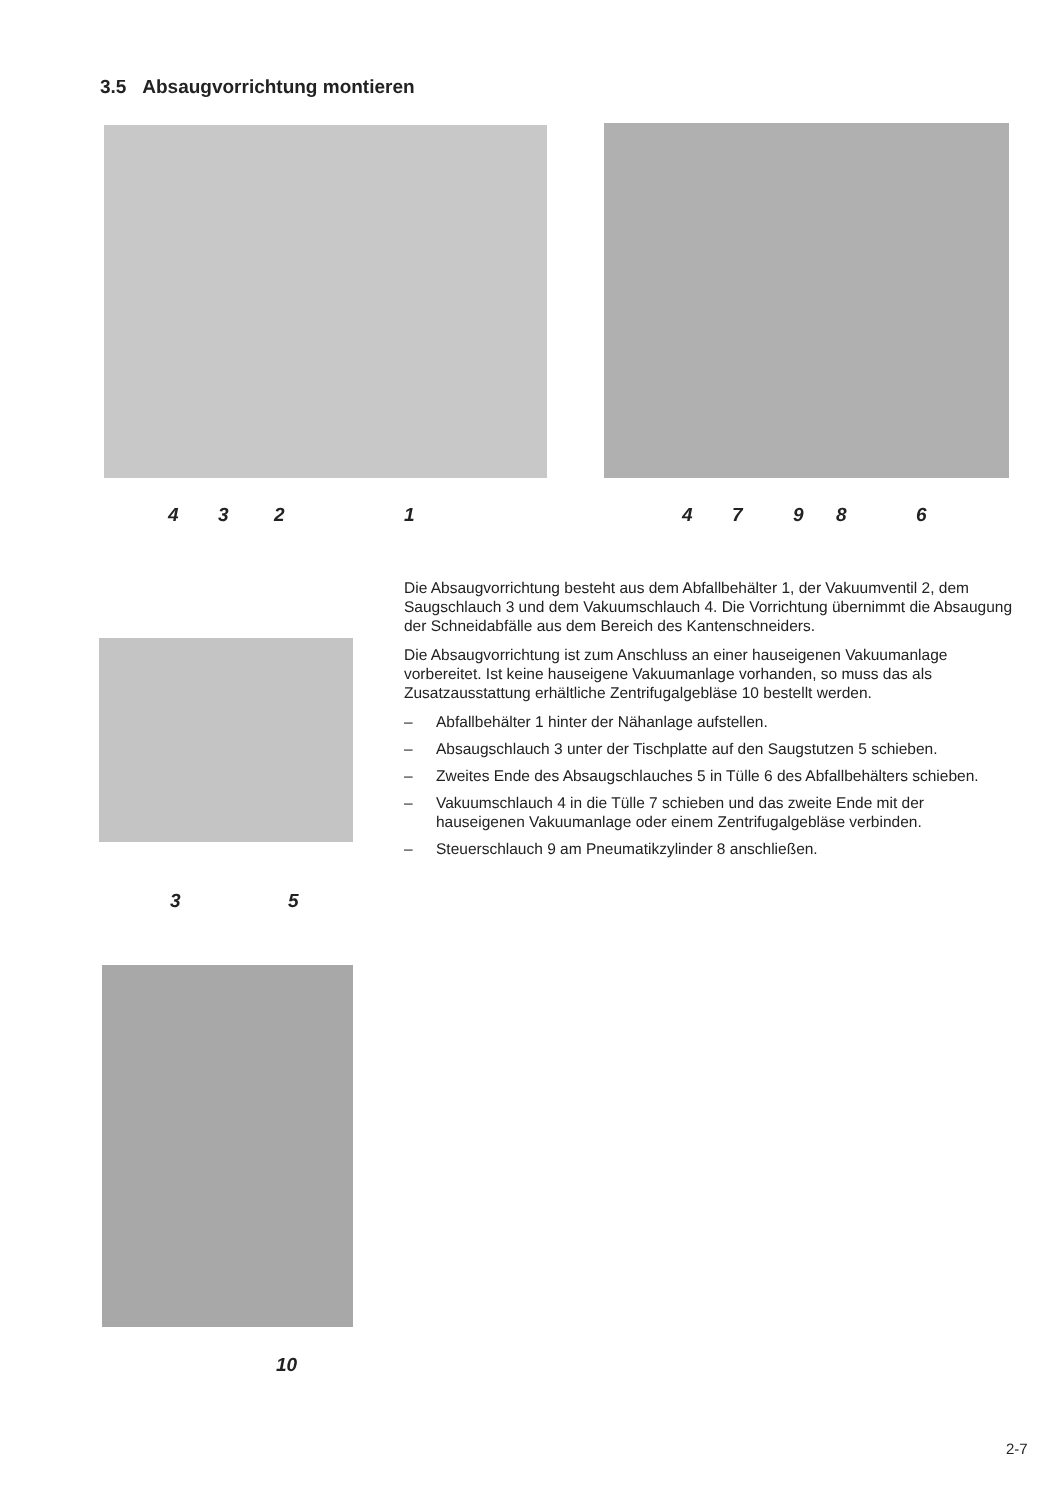3.5 Absaugvorrichtung montieren
4 3 2 1 4 7 9 8 6
3 5
10
Die Absaugvorrichtung besteht aus dem Abfallbehälter 1, der Vakuumventil 2, dem Saugschlauch 3 und dem Vakuumschlauch 4. Die Vorrichtung übernimmt die Absaugung der Schneidabfälle aus dem Bereich des Kantenschneiders.
Die Absaugvorrichtung ist zum Anschluss an einer hauseigenen Vakuumanlage vorbereitet. Ist keine hauseigene Vakuumanlage vorhanden, so muss das als Zusatzausstattung erhältliche Zentrifugalgebläse 10 bestellt werden.
– Abfallbehälter 1 hinter der Nähanlage aufstellen.
– Absaugschlauch 3 unter der Tischplatte auf den Saugstutzen 5 schieben.
– Zweites Ende des Absaugschlauches 5 in Tülle 6 des Abfallbehälters schieben.
– Vakuumschlauch 4 in die Tülle 7 schieben und das zweite Ende mit der hauseigenen Vakuumanlage oder einem Zentrifugalgebläse verbinden.
– Steuerschlauch 9 am Pneumatikzylinder 8 anschließen.
2-7